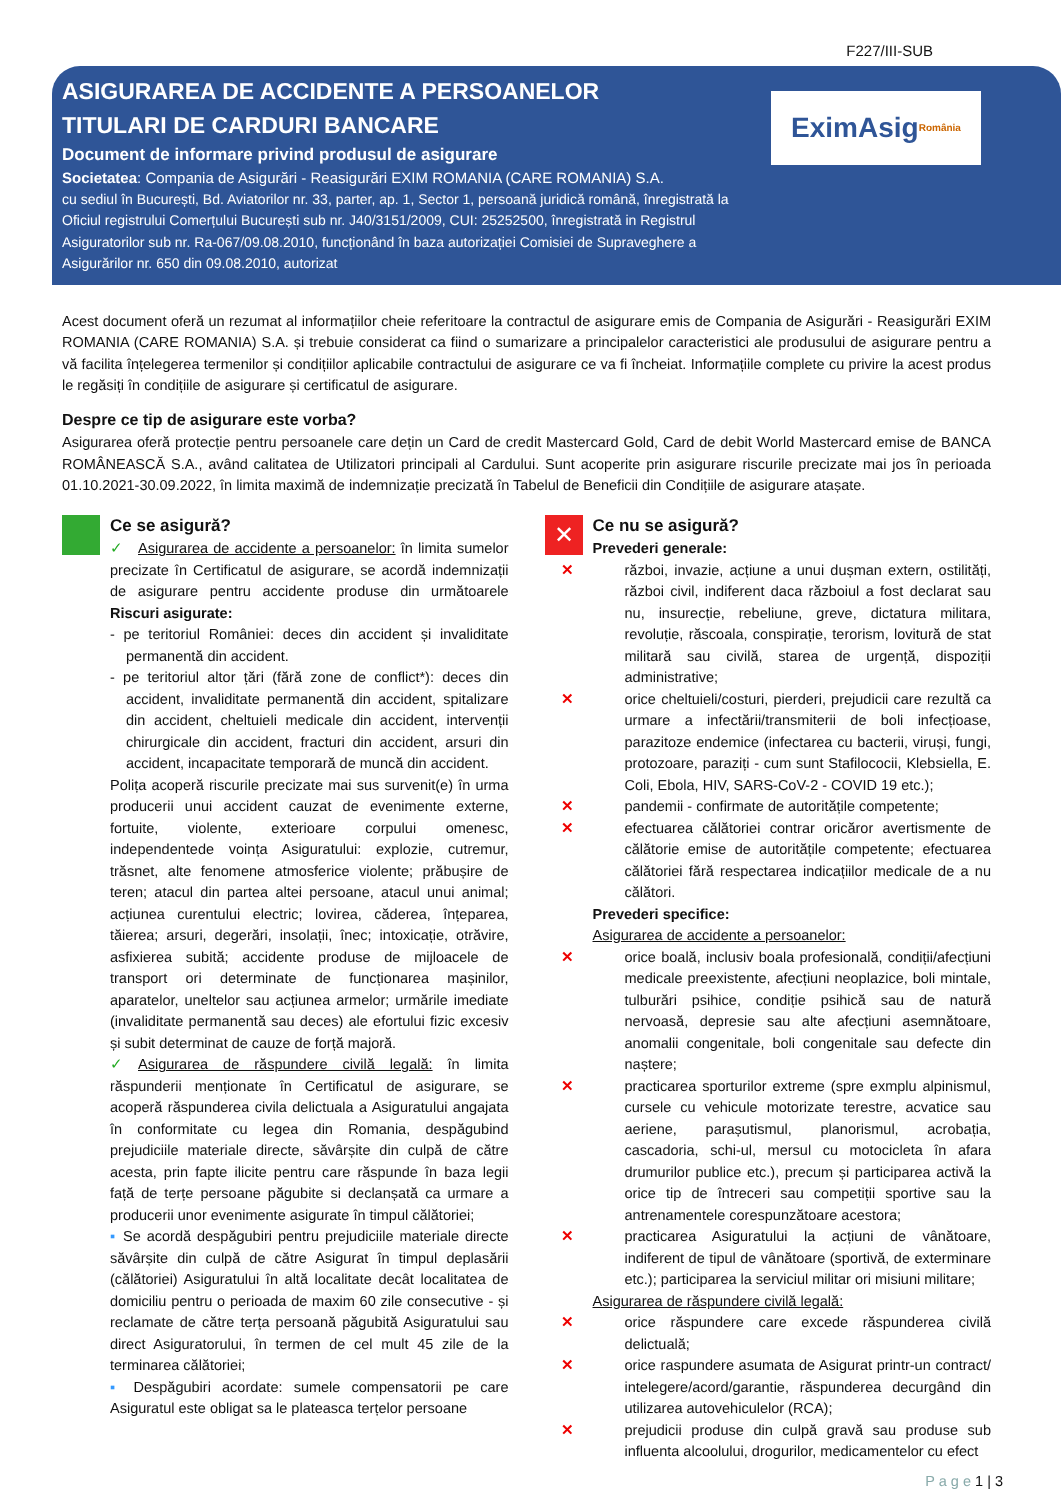F227/III-SUB
ASIGURAREA DE ACCIDENTE A PERSOANELOR
TITULARI DE CARDURI BANCARE
Document de informare privind produsul de asigurare
Societatea: Compania de Asigurări - Reasigurări EXIM ROMANIA (CARE ROMANIA) S.A.
cu sediul în București, Bd. Aviatorilor nr. 33, parter, ap. 1, Sector 1, persoană juridică română, înregistrată la Oficiul registrului Comerțului București sub nr. J40/3151/2009, CUI: 25252500, înregistrată in Registrul Asiguratorilor sub nr. Ra-067/09.08.2010, funcționând în baza autorizației Comisiei de Supraveghere a Asigurărilor nr. 650 din 09.08.2010, autorizat
EximAsig România
Acest document oferă un rezumat al informațiilor cheie referitoare la contractul de asigurare emis de Compania de Asigurări - Reasigurări EXIM ROMANIA (CARE ROMANIA) S.A. și trebuie considerat ca fiind o sumarizare a principalelor caracteristici ale produsului de asigurare pentru a vă facilita înțelegerea termenilor și condițiilor aplicabile contractului de asigurare ce va fi încheiat. Informațiile complete cu privire la acest produs le regăsiți în condițiile de asigurare și certificatul de asigurare.
Despre ce tip de asigurare este vorba?
Asigurarea oferă protecție pentru persoanele care dețin un Card de credit Mastercard Gold, Card de debit World Mastercard emise de BANCA ROMÂNEASCĂ S.A., având calitatea de Utilizatori principali al Cardului. Sunt acoperite prin asigurare riscurile precizate mai jos în perioada 01.10.2021-30.09.2022, în limita maximă de indemnizație precizată în Tabelul de Beneficii din Condițiile de asigurare atașate.
Ce se asigură?
✓ Asigurarea de accidente a persoanelor: în limita sumelor precizate în Certificatul de asigurare, se acordă indemnizații de asigurare pentru accidente produse din următoarele Riscuri asigurate:
- pe teritoriul României: deces din accident și invaliditate permanentă din accident.
- pe teritoriul altor țări (fără zone de conflict*): deces din accident, invaliditate permanentă din accident, spitalizare din accident, cheltuieli medicale din accident, intervenții chirurgicale din accident, fracturi din accident, arsuri din accident, incapacitate temporară de muncă din accident.
Polița acoperă riscurile precizate mai sus survenit(e) în urma producerii unui accident cauzat de evenimente externe, fortuite, violente, exterioare corpului omenesc, independentede voința Asiguratului: explozie, cutremur, trăsnet, alte fenomene atmosferice violente; prăbușire de teren; atacul din partea altei persoane, atacul unui animal; acțiunea curentului electric; lovirea, căderea, înțeparea, tăierea; arsuri, degerări, insolații, înec; intoxicație, otrăvire, asfixierea subită; accidente produse de mijloacele de transport ori determinate de funcționarea mașinilor, aparatelor, uneltelor sau acțiunea armelor; urmările imediate (invaliditate permanentă sau deces) ale efortului fizic excesiv și subit determinat de cauze de forță majoră.
✓ Asigurarea de răspundere civilă legală: în limita răspunderii menționate în Certificatul de asigurare, se acoperă răspunderea civila delictuala a Asiguratului angajata în conformitate cu legea din Romania, despăgubind prejudiciile materiale directe, săvârșite din culpă de către acesta, prin fapte ilicite pentru care răspunde în baza legii față de terțe persoane păgubite si declanșată ca urmare a producerii unor evenimente asigurate în timpul călătoriei;
▪ Se acordă despăgubiri pentru prejudiciile materiale directe săvârșite din culpă de către Asigurat în timpul deplasării (călătoriei) Asiguratului în altă localitate decât localitatea de domiciliu pentru o perioada de maxim 60 zile consecutive - și reclamate de către terța persoană păgubită Asiguratului sau direct Asiguratorului, în termen de cel mult 45 zile de la terminarea călătoriei;
▪ Despăgubiri acordate: sumele compensatorii pe care Asiguratul este obligat sa le plateasca terțelor persoane
✕
Ce nu se asigură?
Prevederi generale:
✕ război, invazie, acțiune a unui dușman extern, ostilități, război civil, indiferent daca războiul a fost declarat sau nu, insurecție, rebeliune, greve, dictatura militara, revoluție, răscoala, conspirație, terorism, lovitură de stat militară sau civilă, starea de urgență, dispoziții administrative;
✕ orice cheltuieli/costuri, pierderi, prejudicii care rezultă ca urmare a infectării/transmiterii de boli infecțioase, parazitoze endemice (infectarea cu bacterii, viruși, fungi, protozoare, paraziți - cum sunt Stafilococii, Klebsiella, E. Coli, Ebola, HIV, SARS-CoV-2 - COVID 19 etc.);
✕ pandemii - confirmate de autoritățile competente;
✕ efectuarea călătoriei contrar oricăror avertismente de călătorie emise de autoritățile competente; efectuarea călătoriei fără respectarea indicațiilor medicale de a nu călători.
Prevederi specifice:
Asigurarea de accidente a persoanelor:
✕ orice boală, inclusiv boala profesională, condiții/afecțiuni medicale preexistente, afecțiuni neoplazice, boli mintale, tulburări psihice, condiție psihică sau de natură nervoasă, depresie sau alte afecțiuni asemnătoare, anomalii congenitale, boli congenitale sau defecte din naștere;
✕ practicarea sporturilor extreme (spre exmplu alpinismul, cursele cu vehicule motorizate terestre, acvatice sau aeriene, parașutismul, planorismul, acrobația, cascadoria, schi-ul, mersul cu motocicleta în afara drumurilor publice etc.), precum și participarea activă la orice tip de întreceri sau competiții sportive sau la antrenamentele corespunzătoare acestora;
✕ practicarea Asiguratului la acțiuni de vânătoare, indiferent de tipul de vânătoare (sportivă, de exterminare etc.); participarea la serviciul militar ori misiuni militare;
Asigurarea de răspundere civilă legală:
✕ orice răspundere care excede răspunderea civilă delictuală;
✕ orice raspundere asumata de Asigurat printr-un contract/ intelegere/acord/garantie, răspunderea decurgând din utilizarea autovehiculelor (RCA);
✕ prejudicii produse din culpă gravă sau produse sub influenta alcoolului, drogurilor, medicamentelor cu efect
P a g e 1 | 3